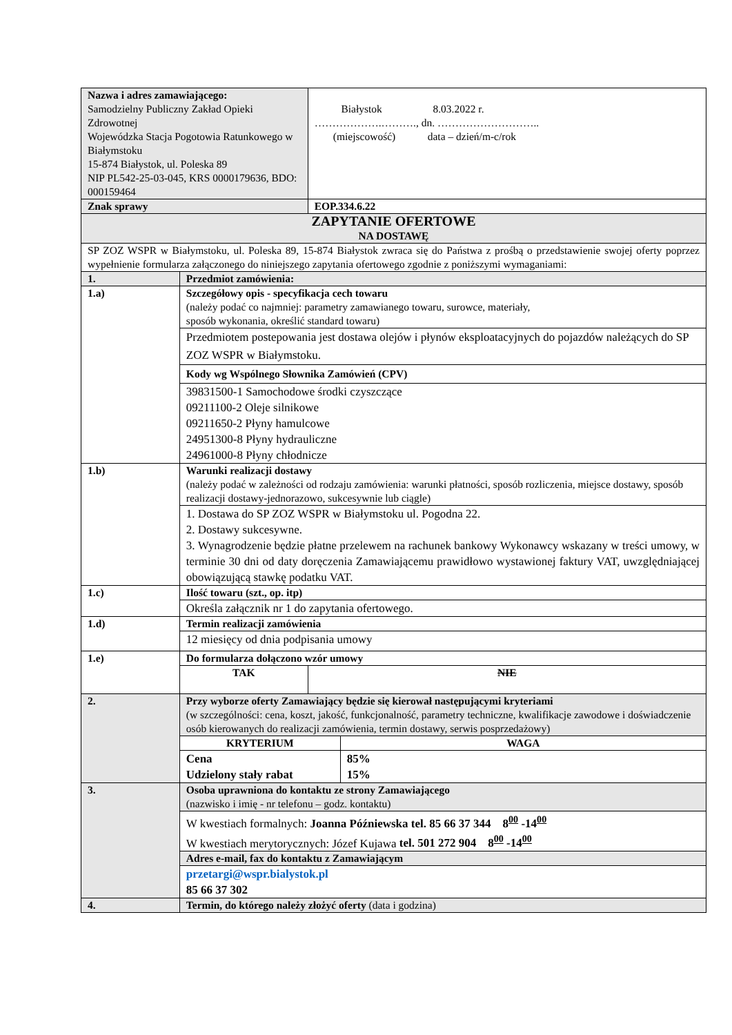| Nazwa i adres zamawiającego: Samodzielny Publiczny Zakład Opieki Zdrowotnej Wojewódzka Stacja Pogotowia Ratunkowego w Białymstoku 15-874 Białystok, ul. Poleska 89 NIP PL542-25-03-045, KRS 0000179636, BDO: 000159464 | | Białystok 8.03.2022 r. ……………….………., dn. ……………………….. (miejscowość) data – dzień/m-c/rok | |
| Znak sprawy | | EOP.334.6.22 | |
| ZAPYTANIE OFERTOWE NA DOSTAWĘ | | | |
| SP ZOZ WSPR w Białymstoku, ul. Poleska 89, 15-874 Białystok zwraca się do Państwa z prośbą o przedstawienie swojej oferty poprzez wypełnienie formularza załączonego do niniejszego zapytania ofertowego zgodnie z poniższymi wymaganiami: | | | |
| 1. | Przedmiot zamówienia: | | |
| 1.a) | Szczegółowy opis - specyfikacja cech towaru (należy podać co najmniej: parametry zamawianego towaru, surowce, materiały, sposób wykonania, określić standard towaru) | | |
| | Przedmiotem postepowania jest dostawa olejów i płynów eksploatacyjnych do pojazdów należących do SP ZOZ WSPR w Białymstoku. | | |
| | Kody wg Wspólnego Słownika Zamówień (CPV) | | |
| | 39831500-1 Samochodowe środki czyszczące 09211100-2 Oleje silnikowe 09211650-2 Płyny hamulcowe 24951300-8 Płyny hydrauliczne 24961000-8 Płyny chłodnicze | | |
| 1.b) | Warunki realizacji dostawy (należy podać w zależności od rodzaju zamówienia: warunki płatności, sposób rozliczenia, miejsce dostawy, sposób realizacji dostawy-jednorazowo, sukcesywnie lub ciągle) | | |
| | 1. Dostawa do SP ZOZ WSPR w Białymstoku ul. Pogodna 22. 2. Dostawy sukcesywne. 3. Wynagrodzenie będzie płatne przelewem na rachunek bankowy Wykonawcy wskazany w treści umowy, w terminie 30 dni od daty doręczenia Zamawiającemu prawidłowo wystawionej faktury VAT, uwzględniającej obowiązującą stawkę podatku VAT. | | |
| 1.c) | Ilość towaru (szt., op. itp) | | |
| | Określa załącznik nr 1 do zapytania ofertowego. | | |
| 1.d) | Termin realizacji zamówienia | | |
| | 12 miesięcy od dnia podpisania umowy | | |
| 1.e) | Do formularza dołączono wzór umowy | | |
| | TAK | NIE | |
| 2. | Przy wyborze oferty Zamawiający będzie się kierował następującymi kryteriami (w szczególności: cena, koszt, jakość, funkcjonalność, parametry techniczne, kwalifikacje zawodowe i doświadczenie osób kierowanych do realizacji zamówienia, termin dostawy, serwis posprzedażowy) | | |
| | KRYTERIUM | | WAGA |
| | Cena Udzielony stały rabat | | 85% 15% |
| 3. | Osoba uprawniona do kontaktu ze strony Zamawiającego (nazwisko i imię - nr telefonu – godz. kontaktu) | | |
| | W kwestiach formalnych: Joanna Późniewska tel. 85 66 37 344 8<sup>00</sup> -14<sup>00</sup> W kwestiach merytorycznych: Józef Kujawa tel. 501 272 904 8<sup>00</sup> -14<sup>00</sup> | | |
| | Adres e-mail, fax do kontaktu z Zamawiającym | | |
| | przetargi@wspr.bialystok.pl 85 66 37 302 | | |
| 4. | Termin, do którego należy złożyć oferty (data i godzina) | | |